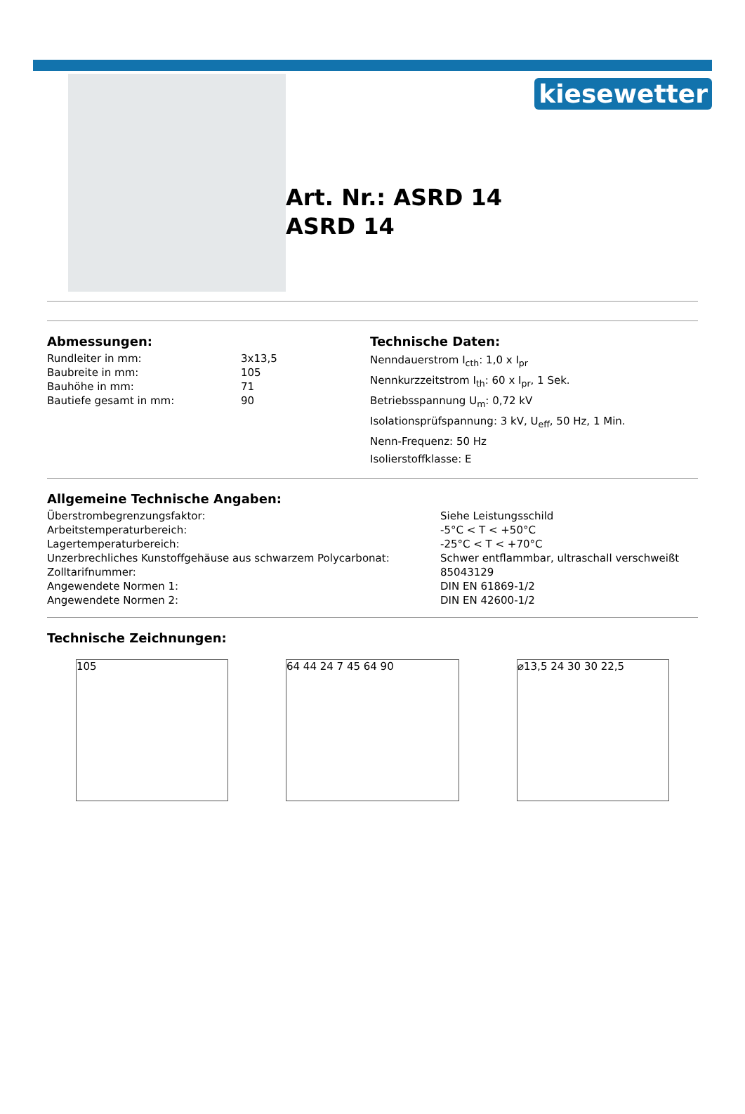Art. Nr.: ASRD 14
ASRD 14
kiesewetter
Abmessungen:
| Rundleiter in mm: | 3x13,5 |
| Baubreite in mm: | 105 |
| Bauhöhe in mm: | 71 |
| Bautiefe gesamt in mm: | 90 |
Technische Daten:
Nenndauerstrom I<sub>cth</sub>: 1,0 x I<sub>pr</sub>
Nennkurzzeitstrom I<sub>th</sub>: 60 x I<sub>pr</sub>, 1 Sek.
Betriebsspannung U<sub>m</sub>: 0,72 kV
Isolationsprüfspannung: 3 kV, U<sub>eff</sub>, 50 Hz, 1 Min.
Nenn-Frequenz: 50 Hz
Isolierstoffklasse: E
Allgemeine Technische Angaben:
| Überstrombegrenzungsfaktor: | Siehe Leistungsschild |
| Arbeitstemperaturbereich: | -5°C < T < +50°C |
| Lagertemperaturbereich: | -25°C < T < +70°C |
| Unzerbrechliches Kunstoffgehäuse aus schwarzem Polycarbonat: | Schwer entflammbar, ultraschall verschweißt |
| Zolltarifnummer: | 85043129 |
| Angewendete Normen 1: | DIN EN 61869-1/2 |
| Angewendete Normen 2: | DIN EN 42600-1/2 |
Technische Zeichnungen:
105 64 44 24 7 45 64 90 ⌀13,5 24 30 30 22,5